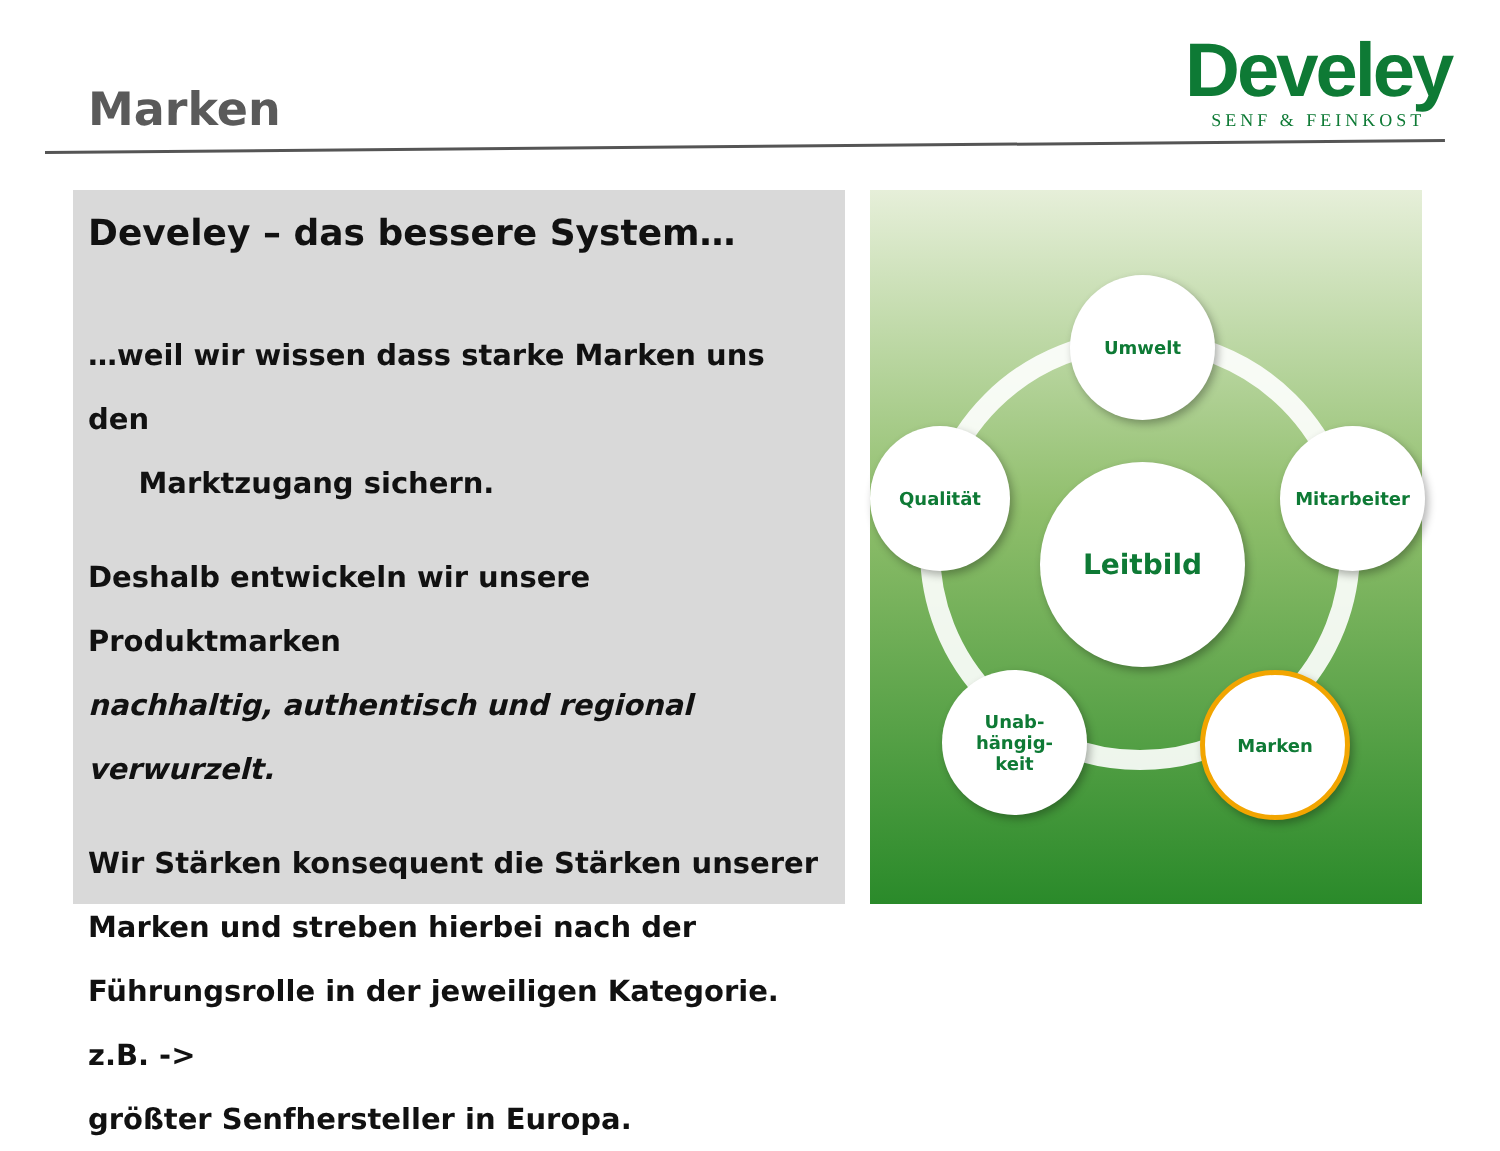Marken
Develey
SENF & FEINKOST
Develey – das bessere System…
…weil wir wissen dass starke Marken uns den
Marktzugang sichern.
Deshalb entwickeln wir unsere Produktmarken
nachhaltig, authentisch und regional verwurzelt.
Wir Stärken konsequent die Stärken unserer
Marken und streben hierbei nach der
Führungsrolle in der jeweiligen Kategorie. z.B. ->
größter Senfhersteller in Europa.
Umwelt
Qualität Mitarbeiter
Leitbild
Unab-
hängig-
keit
Marken